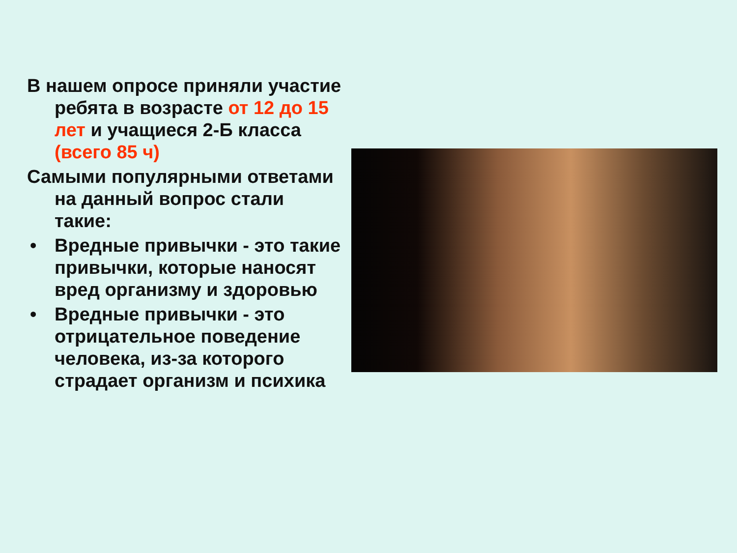В нашем опросе приняли участие ребята в возрасте от 12 до 15 лет и учащиеся 2-Б класса (всего 85 ч)
Самыми популярными ответами на данный вопрос стали такие:
• Вредные привычки - это такие привычки, которые наносят вред организму и здоровью
• Вредные привычки - это отрицательное поведение человека, из-за которого страдает организм и психика